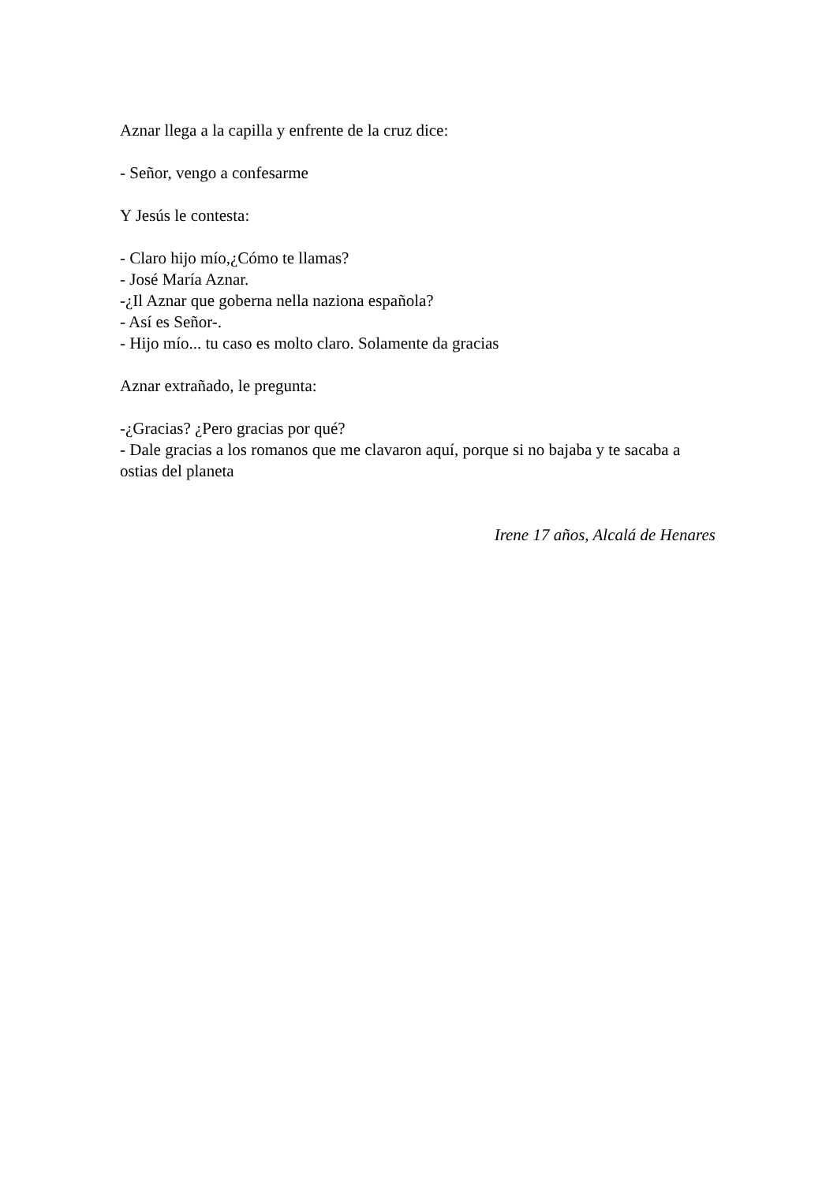Aznar llega a la capilla y enfrente de la cruz dice:
- Señor, vengo a confesarme
Y Jesús le contesta:
- Claro hijo mío,¿Cómo te llamas?
- José María Aznar.
-¿Il Aznar que goberna nella naziona española?
- Así es Señor-.
- Hijo mío... tu caso es molto claro. Solamente da gracias
Aznar extrañado, le pregunta:
-¿Gracias? ¿Pero gracias por qué?
- Dale gracias a los romanos que me clavaron aquí, porque si no bajaba y te sacaba a ostias del planeta
Irene 17 años, Alcalá de Henares